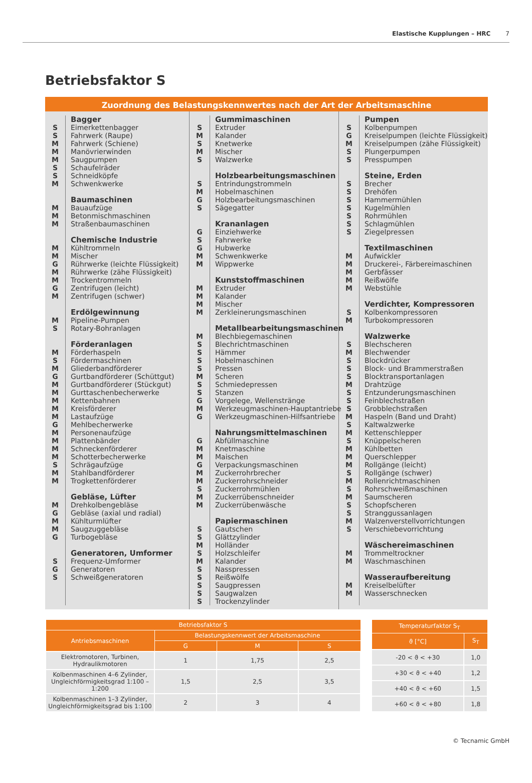Elastische Kupplungen – HRC 7
Betriebsfaktor S
Zuordnung des Belastungskennwertes nach der Art der Arbeitsmaschine
Bagger
S Eimerkettenbagger
S Fahrwerk (Raupe)
M Fahrwerk (Schiene)
M Manövrierwinden
M Saugpumpen
S Schaufelräder
S Schneidköpfe
M Schwenkwerke
Baumaschinen
M Bauaufzüge
M Betonmischmaschinen
M Straßenbaumaschinen
Chemische Industrie
M Kühltrommeln
M Mischer
G Rührwerke (leichte Flüssigkeit)
M Rührwerke (zähe Flüssigkeit)
M Trockentrommeln
G Zentrifugen (leicht)
M Zentrifugen (schwer)
Erdölgewinnung
M Pipeline-Pumpen
S Rotary-Bohranlagen
Förderanlagen
M Förderhaspeln
S Fördermaschinen
M Gliederbandförderer
G Gurtbandförderer (Schüttgut)
M Gurtbandförderer (Stückgut)
M Gurttaschenbecherwerke
M Kettenbahnen
M Kreisförderer
M Lastaufzüge
G Mehlbecherwerke
M Personenaufzüge
M Plattenbänder
M Schneckenförderer
M Schotterbecherwerke
S Schrägaufzüge
M Stahlbandförderer
M Trogkettenförderer
Gebläse, Lüfter
M Drehkolbengebläse
G Gebläse (axial und radial)
M Kühlturmlüfter
M Saugzuggebläse
G Turbogebläse
Generatoren, Umformer
S Frequenz-Umformer
G Generatoren
S Schweißgeneratoren
Gummimaschinen
S Extruder
M Kalander
S Knetwerke
M Mischer
S Walzwerke
Holzbearbeitungsmaschinen
S Entrindungstrommeln
M Hobelmaschinen
G Holzbearbeitungsmaschinen
S Sägegatter
Krananlagen
G Einziehwerke
S Fahrwerke
G Hubwerke
M Schwenkwerke
M Wippwerke
Kunststoffmaschinen
M Extruder
M Kalander
M Mischer
M Zerkleinerungsmaschinen
Metallbearbeitungsmaschinen
M Blechbiegemaschinen
S Blechrichtmaschinen
S Hämmer
S Hobelmaschinen
S Pressen
M Scheren
S Schmiedepressen
S Stanzen
G Vorgelege, Wellenstränge
M Werkzeugmaschinen-Hauptantriebe
G Werkzeugmaschinen-Hilfsantriebe
Nahrungsmittelmaschinen
G Abfüllmaschine
M Knetmaschine
M Maischen
G Verpackungsmaschinen
M Zuckerrohrbrecher
M Zuckerrohrschneider
S Zuckerrohrmühlen
M Zuckerrübenschneider
M Zuckerrübenwäsche
Papiermaschinen
S Gautschen
S Glättzylinder
M Holländer
S Holzschleifer
M Kalander
S Nasspressen
S Reißwölfe
S Saugpressen
S Saugwalzen
S Trockenzylinder
Pumpen
S Kolbenpumpen
G Kreiselpumpen (leichte Flüssigkeit)
M Kreiselpumpen (zähe Flüssigkeit)
S Plungerpumpen
S Presspumpen
Steine, Erden
S Brecher
S Drehöfen
S Hammermühlen
S Kugelmühlen
S Rohrmühlen
S Schlagmühlen
S Ziegelpressen
Textilmaschinen
M Aufwickler
M Druckerei-, Färbereimaschinen
M Gerbfässer
M Reißwölfe
M Webstühle
Verdichter, Kompressoren
S Kolbenkompressoren
M Turbokompressoren
Walzwerke
S Blechscheren
M Blechwender
S Blockdrücker
S Block- und Brammerstraßen
S Blocktransportanlagen
M Drahtzüge
S Entzunderungsmaschinen
S Feinblechstraßen
S Grobblechstraßen
M Haspeln (Band und Draht)
S Kaltwalzwerke
M Kettenschlepper
S Knüppelscheren
M Kühlbetten
M Querschlepper
M Rollgänge (leicht)
S Rollgänge (schwer)
M Rollenrichtmaschinen
S Rohrschweißmaschinen
M Saumscheren
S Schopfscheren
S Stranggussanlagen
M Walzenverstellvorrichtungen
S Verschiebevorrichtung
Wäschereimaschinen
M Trommeltrockner
M Waschmaschinen
Wasseraufbereitung
M Kreiselbelüfter
M Wasserschnecken
| Betriebsfaktor S | | | |
| --- | --- | --- | --- |
| Antriebsmaschinen | Belastungskennwert der Arbeitsmaschine | | |
| | G | M | S |
| Elektromotoren, Turbinen, Hydraulikmotoren | 1 | 1,75 | 2,5 |
| Kolbenmaschinen 4–6 Zylinder, Ungleichförmigkeitsgrad 1:100 – 1:200 | 1,5 | 2,5 | 3,5 |
| Kolbenmaschinen 1–3 Zylinder, Ungleichförmigkeitsgrad bis 1:100 | 2 | 3 | 4 |
| Temperaturfaktor S<sub>T</sub> | |
| --- | --- |
| ϑ [°C] | S<sub>T</sub> |
| -20 < ϑ < +30 | 1,0 |
| +30 < ϑ < +40 | 1,2 |
| +40 < ϑ < +60 | 1,5 |
| +60 < ϑ < +80 | 1,8 |
© Tecnamic GmbH